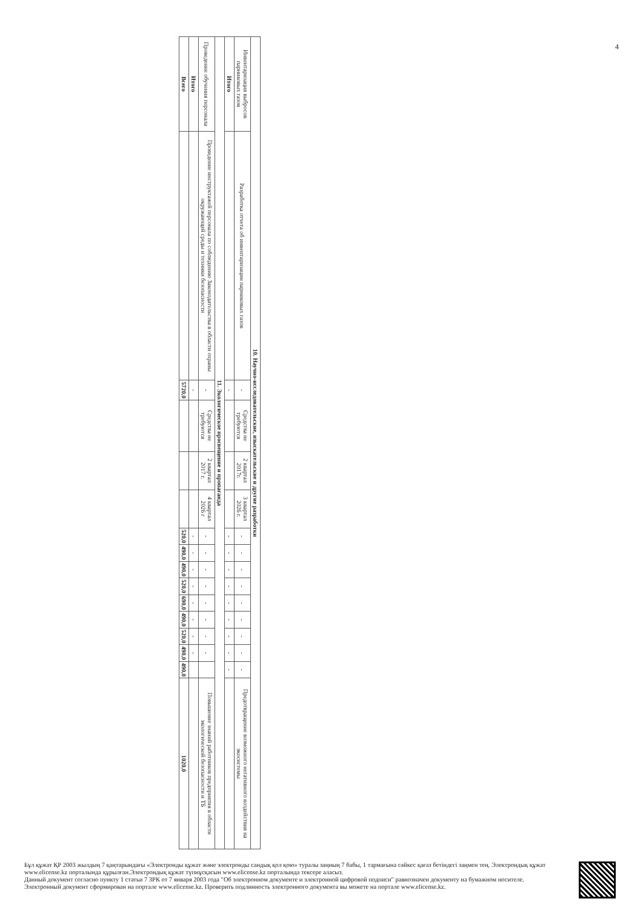4
| 10. Научно-исследовательские, изыскательские и другие разработки | | | | | | | | | | | | | | | |
| --- | --- | --- | --- | --- | --- | --- | --- | --- | --- | --- | --- | --- | --- | --- | --- |
| Инвентаризация выбросов парниковых газов | Разработка отчета об инвентаризации парниковых газов | - | Средства не требуются | 2 квартал 2017г. | 3 квартал 2026 г. | - | - | - | - | - | - | - | - | - | Предотвращение возможного негативного воздействия на экосистемы |
| Итого | | - | | | | - | - | - | - | - | - | - | - | - | |
| 11. Экологическое просвещение и пропаганда | | | | | | | | | | | | | | | |
| Проведение обучения персонала | Проведение инструктажей персонала по соблюдению Законодательства в области охраны окружающей среды и техники безопасности | - | Средства не требуются | 2 квартал 2017 г. | 4 квартал 2026 г | - | - | - | - | - | - | - | - | | Повышение знаний работников предприятия в области экологической безопасности и ТБ |
| Итого | | - | | | | - | - | - | - | - | - | - | - | | |
| Всего | | 5720,0 | | | | 520,0 | 490,0 | 490,0 | 520,0 | 690,0 | 490,0 | 520,0 | 490,0 | 490,0 | 1020,0 |
Бұл құжат ҚР 2003 жылдың 7 қаңтарындағы «Электронды құжат және электронды сандық қол қою» туралы заңның 7 бабы, 1 тармағына сәйкес қағаз бетіндегі заңмен тең. Электрондық құжат www.elicense.kz порталында құрылған.Электрондық құжат түпнұсқасын www.elicense.kz порталында тексере аласыз.
Данный документ согласно пункту 1 статьи 7 ЗРК от 7 января 2003 года "Об электронном документе и электронной цифровой подписи" равнозначен документу на бумажном носителе. Электронный документ сформирован на портале www.elicense.kz. Проверить подлинность электронного документа вы можете на портале www.elicense.kz.